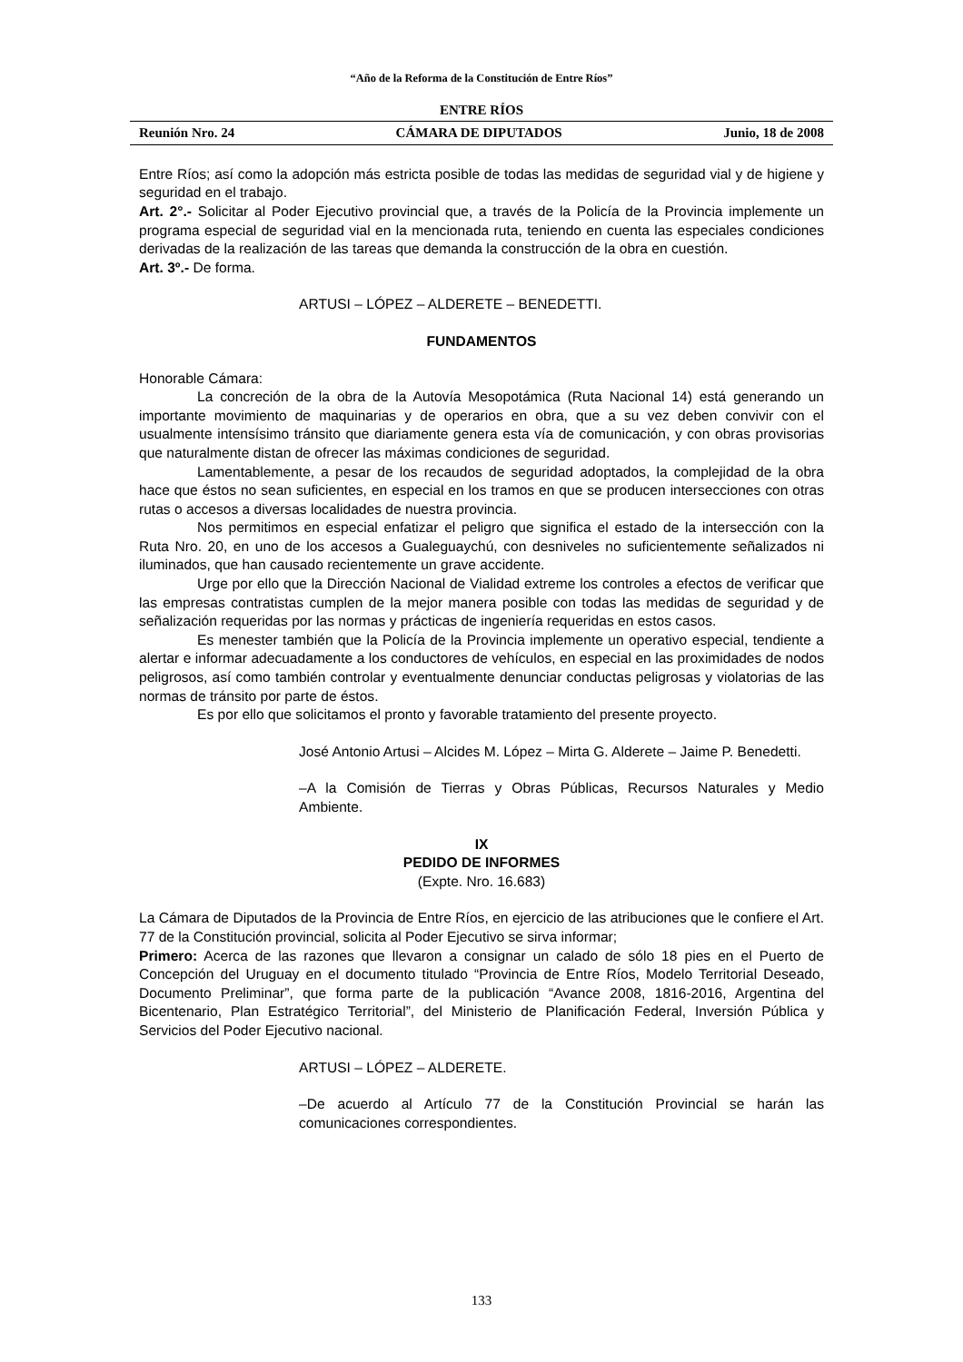“Año de la Reforma de la Constitución de Entre Ríos”
ENTRE RÍOS
Reunión Nro. 24 CÁMARA DE DIPUTADOS Junio, 18 de 2008
Entre Ríos; así como la adopción más estricta posible de todas las medidas de seguridad vial y de higiene y seguridad en el trabajo.
Art. 2°.- Solicitar al Poder Ejecutivo provincial que, a través de la Policía de la Provincia implemente un programa especial de seguridad vial en la mencionada ruta, teniendo en cuenta las especiales condiciones derivadas de la realización de las tareas que demanda la construcción de la obra en cuestión.
Art. 3º.- De forma.
ARTUSI – LÓPEZ – ALDERETE – BENEDETTI.
FUNDAMENTOS
Honorable Cámara:
La concreción de la obra de la Autovía Mesopotámica (Ruta Nacional 14) está generando un importante movimiento de maquinarias y de operarios en obra, que a su vez deben convivir con el usualmente intensísimo tránsito que diariamente genera esta vía de comunicación, y con obras provisorias que naturalmente distan de ofrecer las máximas condiciones de seguridad.
Lamentablemente, a pesar de los recaudos de seguridad adoptados, la complejidad de la obra hace que éstos no sean suficientes, en especial en los tramos en que se producen intersecciones con otras rutas o accesos a diversas localidades de nuestra provincia.
Nos permitimos en especial enfatizar el peligro que significa el estado de la intersección con la Ruta Nro. 20, en uno de los accesos a Gualeguaychú, con desniveles no suficientemente señalizados ni iluminados, que han causado recientemente un grave accidente.
Urge por ello que la Dirección Nacional de Vialidad extreme los controles a efectos de verificar que las empresas contratistas cumplen de la mejor manera posible con todas las medidas de seguridad y de señalización requeridas por las normas y prácticas de ingeniería requeridas en estos casos.
Es menester también que la Policía de la Provincia implemente un operativo especial, tendiente a alertar e informar adecuadamente a los conductores de vehículos, en especial en las proximidades de nodos peligrosos, así como también controlar y eventualmente denunciar conductas peligrosas y violatorias de las normas de tránsito por parte de éstos.
Es por ello que solicitamos el pronto y favorable tratamiento del presente proyecto.
José Antonio Artusi – Alcides M. López – Mirta G. Alderete – Jaime P. Benedetti.
–A la Comisión de Tierras y Obras Públicas, Recursos Naturales y Medio Ambiente.
IX
PEDIDO DE INFORMES
(Expte. Nro. 16.683)
La Cámara de Diputados de la Provincia de Entre Ríos, en ejercicio de las atribuciones que le confiere el Art. 77 de la Constitución provincial, solicita al Poder Ejecutivo se sirva informar;
Primero: Acerca de las razones que llevaron a consignar un calado de sólo 18 pies en el Puerto de Concepción del Uruguay en el documento titulado “Provincia de Entre Ríos, Modelo Territorial Deseado, Documento Preliminar”, que forma parte de la publicación “Avance 2008, 1816-2016, Argentina del Bicentenario, Plan Estratégico Territorial”, del Ministerio de Planificación Federal, Inversión Pública y Servicios del Poder Ejecutivo nacional.
ARTUSI – LÓPEZ – ALDERETE.
–De acuerdo al Artículo 77 de la Constitución Provincial se harán las comunicaciones correspondientes.
133